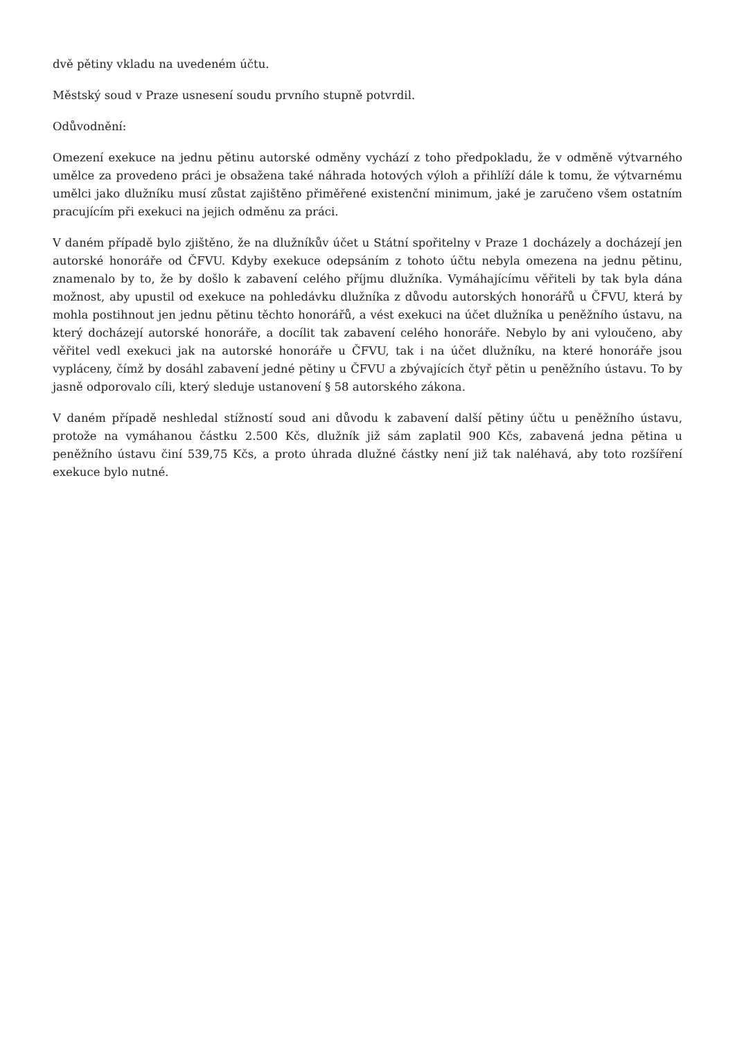dvě pětiny vkladu na uvedeném účtu.
Městský soud v Praze usnesení soudu prvního stupně potvrdil.
Odůvodnění:
Omezení exekuce na jednu pětinu autorské odměny vychází z toho předpokladu, že v odměně výtvarného umělce za provedeno práci je obsažena také náhrada hotových výloh a přihlíží dále k tomu, že výtvarnému umělci jako dlužníku musí zůstat zajištěno přiměřené existenční minimum, jaké je zaručeno všem ostatním pracujícím při exekuci na jejich odměnu za práci.
V daném případě bylo zjištěno, že na dlužníkův účet u Státní spořitelny v Praze 1 docházely a docházejí jen autorské honoráře od ČFVU. Kdyby exekuce odepsáním z tohoto účtu nebyla omezena na jednu pětinu, znamenalo by to, že by došlo k zabavení celého příjmu dlužníka. Vymáhajícímu věřiteli by tak byla dána možnost, aby upustil od exekuce na pohledávku dlužníka z důvodu autorských honorářů u ČFVU, která by mohla postihnout jen jednu pětinu těchto honorářů, a vést exekuci na účet dlužníka u peněžního ústavu, na který docházejí autorské honoráře, a docílit tak zabavení celého honoráře. Nebylo by ani vyloučeno, aby věřitel vedl exekuci jak na autorské honoráře u ČFVU, tak i na účet dlužníku, na které honoráře jsou vypláceny, čímž by dosáhl zabavení jedné pětiny u ČFVU a zbývajících čtyř pětin u peněžního ústavu. To by jasně odporovalo cíli, který sleduje ustanovení § 58 autorského zákona.
V daném případě neshledal stížností soud ani důvodu k zabavení další pětiny účtu u peněžního ústavu, protože na vymáhanou částku 2.500 Kčs, dlužník již sám zaplatil 900 Kčs, zabavená jedna pětina u peněžního ústavu činí 539,75 Kčs, a proto úhrada dlužné částky není již tak naléhavá, aby toto rozšíření exekuce bylo nutné.